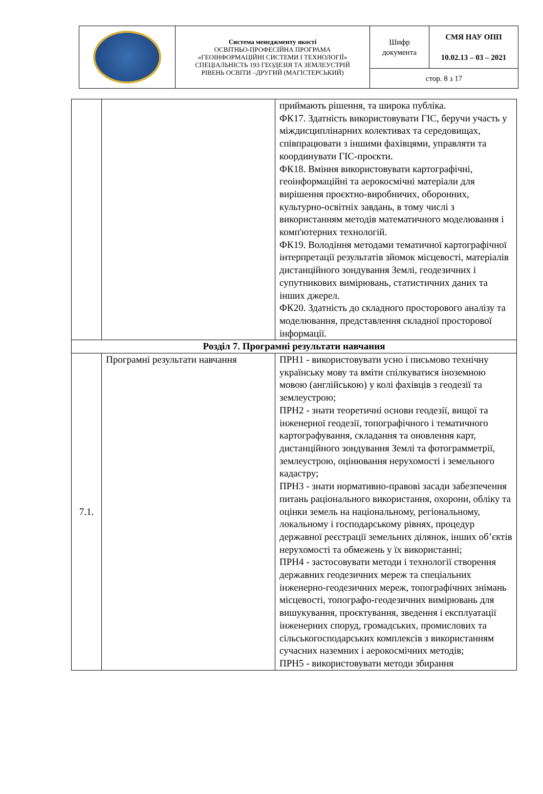| | Система менеджменту якості ОСВІТНЬО-ПРОФЕСІЙНА ПРОГРАМА «ГЕОІНФОРМАЦІЙНІ СИСТЕМИ І ТЕХНОЛОГІЇ» СПЕЦІАЛЬНІСТЬ 193 ГЕОДЕЗІЯ ТА ЗЕМЛЕУСТРІЙ РІВЕНЬ ОСВІТИ –ДРУГИЙ (МАГІСТЕРСЬКИЙ) | Шифр документа | СМЯ НАУ ОПП 10.02.13 – 03 – 2021 |
| | | стор. 8 з 17 | |
| | | приймають рішення, та широка публіка. ФК17. Здатність використовувати ГІС, беручи участь у міждисциплінарних колективах та середовищах, співпрацювати з іншими фахівцями, управляти та координувати ГІС-проєкти. ФК18. Вміння використовувати картографічні, геоінформаційні та аерокосмічні матеріали для вирішення проєктно-виробничих, оборонних, культурно-освітніх завдань, в тому числі з використанням методів математичного моделювання і комп'ютерних технологій. ФК19. Володіння методами тематичної картографічної інтерпретації результатів зйомок місцевості, матеріалів дистанційного зондування Землі, геодезичних і супутникових вимірювань, статистичних даних та інших джерел. ФК20. Здатність до складного просторового аналізу та моделювання, представлення складної просторової інформації. |
| Розділ 7. Програмні результати навчання | | |
| 7.1. | Програмні результати навчання | ПРН1 - використовувати усно і письмово технічну українську мову та вміти спілкуватися іноземною мовою (англійською) у колі фахівців з геодезії та землеустрою; ПРН2 - знати теоретичні основи геодезії, вищої та інженерної геодезії, топографічного і тематичного картографування, складання та оновлення карт, дистанційного зондування Землі та фотограмметрії, землеустрою, оцінювання нерухомості і земельного кадастру; ПРН3 - знати нормативно-правові засади забезпечення питань раціонального використання, охорони, обліку та оцінки земель на національному, регіональному, локальному і господарському рівнях, процедур державної реєстрації земельних ділянок, інших об’єктів нерухомості та обмежень у їх використанні; ПРН4 - застосовувати методи і технології створення державних геодезичних мереж та спеціальних інженерно-геодезичних мереж, топографічних знімань місцевості, топографо-геодезичних вимірювань для вишукування, проєктування, зведення і експлуатації інженерних споруд, громадських, промислових та сільськогосподарських комплексів з використанням сучасних наземних і аерокосмічних методів; ПРН5 - використовувати методи збирання |